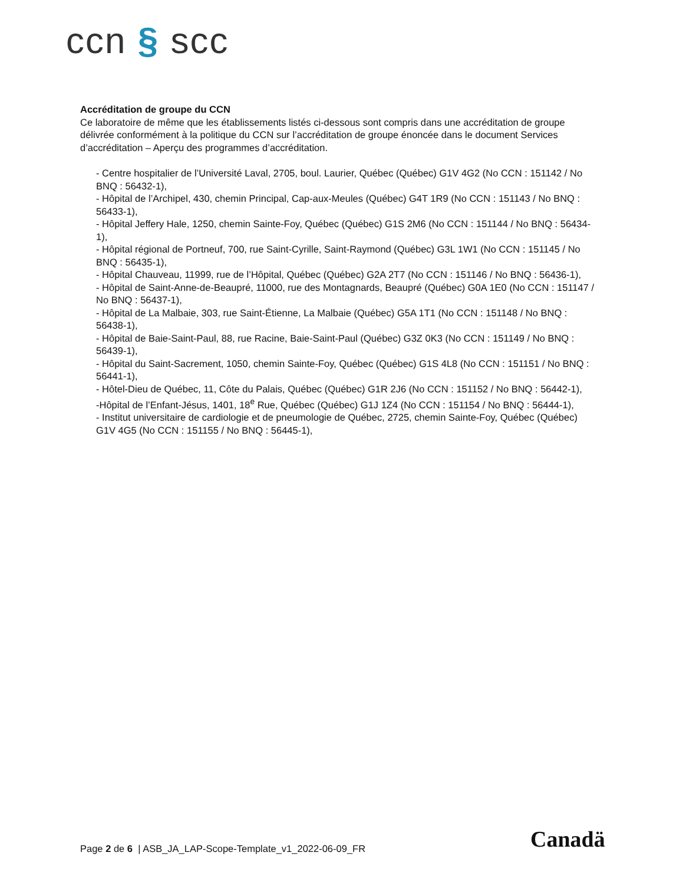ccn § scc
Accréditation de groupe du CCN
Ce laboratoire de même que les établissements listés ci-dessous sont compris dans une accréditation de groupe délivrée conformément à la politique du CCN sur l’accréditation de groupe énoncée dans le document Services d’accréditation – Aperçu des programmes d’accréditation.
- Centre hospitalier de l’Université Laval, 2705, boul. Laurier, Québec (Québec) G1V 4G2 (No CCN : 151142 / No BNQ : 56432-1),
- Hôpital de l’Archipel, 430, chemin Principal, Cap-aux-Meules (Québec) G4T 1R9 (No CCN : 151143 / No BNQ : 56433-1),
- Hôpital Jeffery Hale, 1250, chemin Sainte-Foy, Québec (Québec) G1S 2M6 (No CCN : 151144 / No BNQ : 56434-1),
- Hôpital régional de Portneuf, 700, rue Saint-Cyrille, Saint-Raymond (Québec) G3L 1W1 (No CCN : 151145 / No BNQ : 56435-1),
- Hôpital Chauveau, 11999, rue de l’Hôpital, Québec (Québec) G2A 2T7 (No CCN : 151146 / No BNQ : 56436-1),
- Hôpital de Saint-Anne-de-Beaupré, 11000, rue des Montagnards, Beaupré (Québec) G0A 1E0 (No CCN : 151147 / No BNQ : 56437-1),
- Hôpital de La Malbaie, 303, rue Saint-Étienne, La Malbaie (Québec) G5A 1T1 (No CCN : 151148 / No BNQ : 56438-1),
- Hôpital de Baie-Saint-Paul, 88, rue Racine, Baie-Saint-Paul (Québec) G3Z 0K3 (No CCN : 151149 / No BNQ : 56439-1),
- Hôpital du Saint-Sacrement, 1050, chemin Sainte-Foy, Québec (Québec) G1S 4L8 (No CCN : 151151 / No BNQ : 56441-1),
- Hôtel-Dieu de Québec, 11, Côte du Palais, Québec (Québec) G1R 2J6 (No CCN : 151152 / No BNQ : 56442-1),
-Hôpital de l’Enfant-Jésus, 1401, 18<sup>e</sup> Rue, Québec (Québec) G1J 1Z4 (No CCN : 151154 / No BNQ : 56444-1),
- Institut universitaire de cardiologie et de pneumologie de Québec, 2725, chemin Sainte-Foy, Québec (Québec) G1V 4G5 (No CCN : 151155 / No BNQ : 56445-1),
Page 2 de 6 | ASB_JA_LAP-Scope-Template_v1_2022-06-09_FR
Canadä